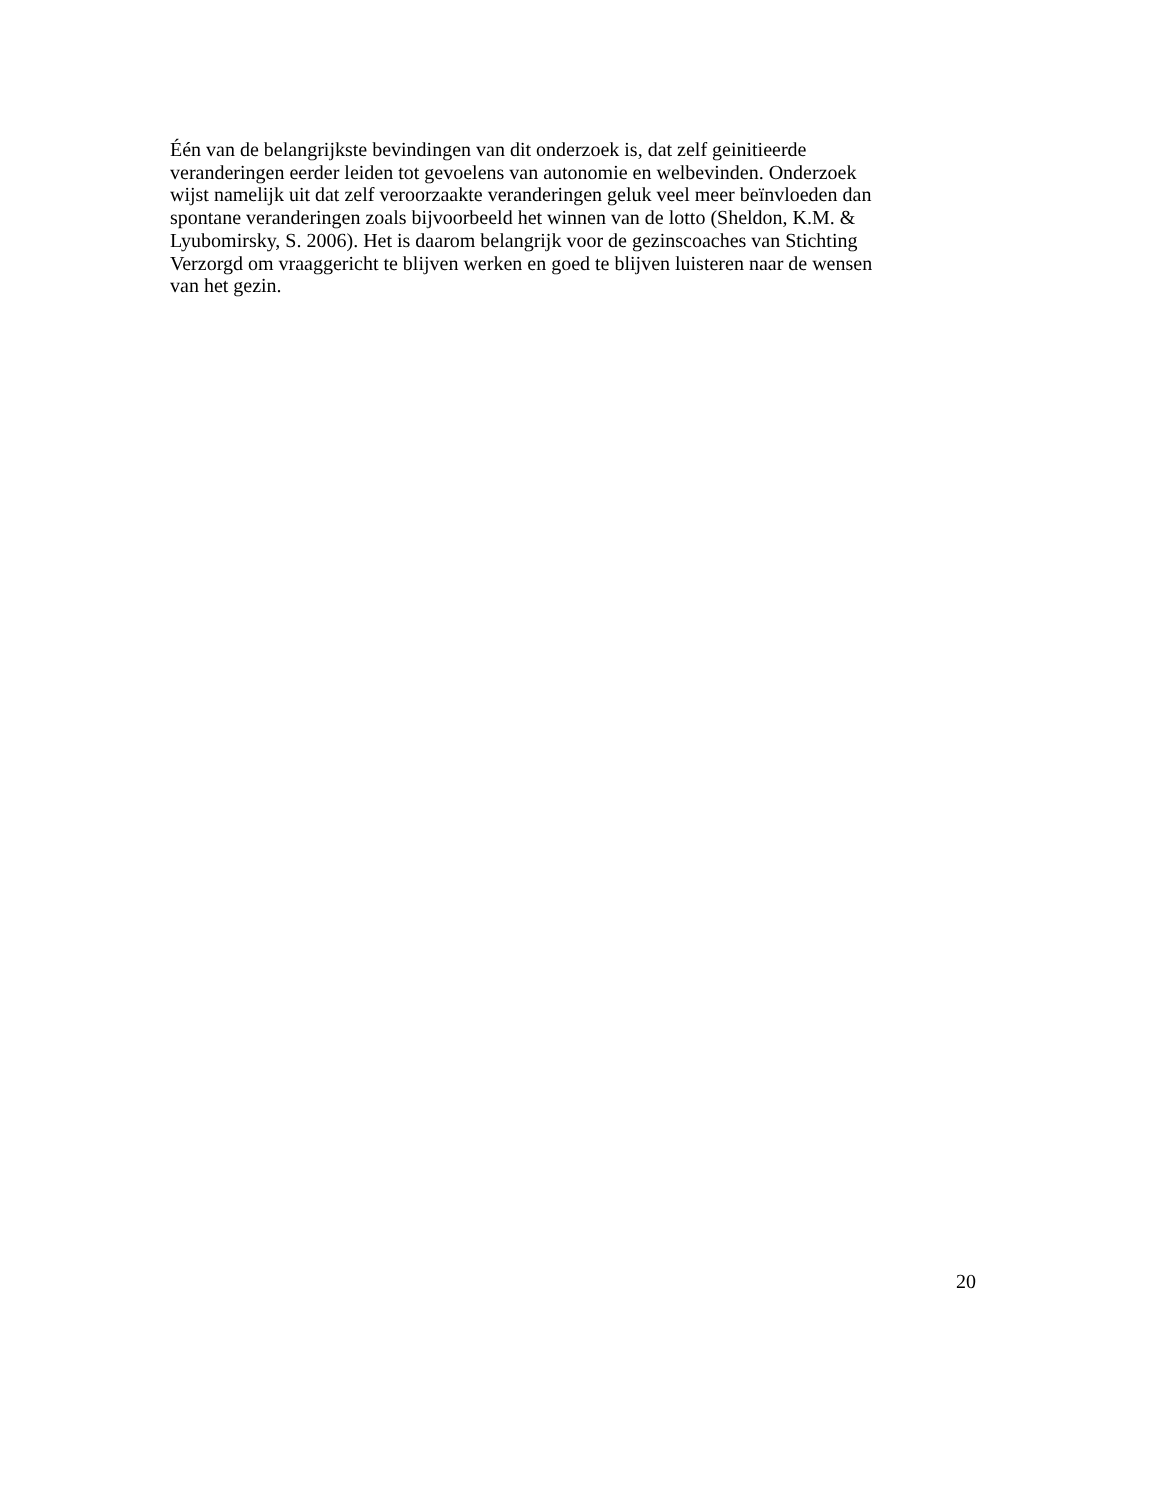Één van de belangrijkste bevindingen van dit onderzoek is, dat zelf geinitieerde
veranderingen eerder leiden tot gevoelens van autonomie en welbevinden. Onderzoek
wijst namelijk uit dat zelf veroorzaakte veranderingen geluk veel meer beïnvloeden dan
spontane veranderingen zoals bijvoorbeeld het winnen van de lotto (Sheldon, K.M. &
Lyubomirsky, S. 2006). Het is daarom belangrijk voor de gezinscoaches van Stichting
Verzorgd om vraaggericht te blijven werken en goed te blijven luisteren naar de wensen
van het gezin.
20